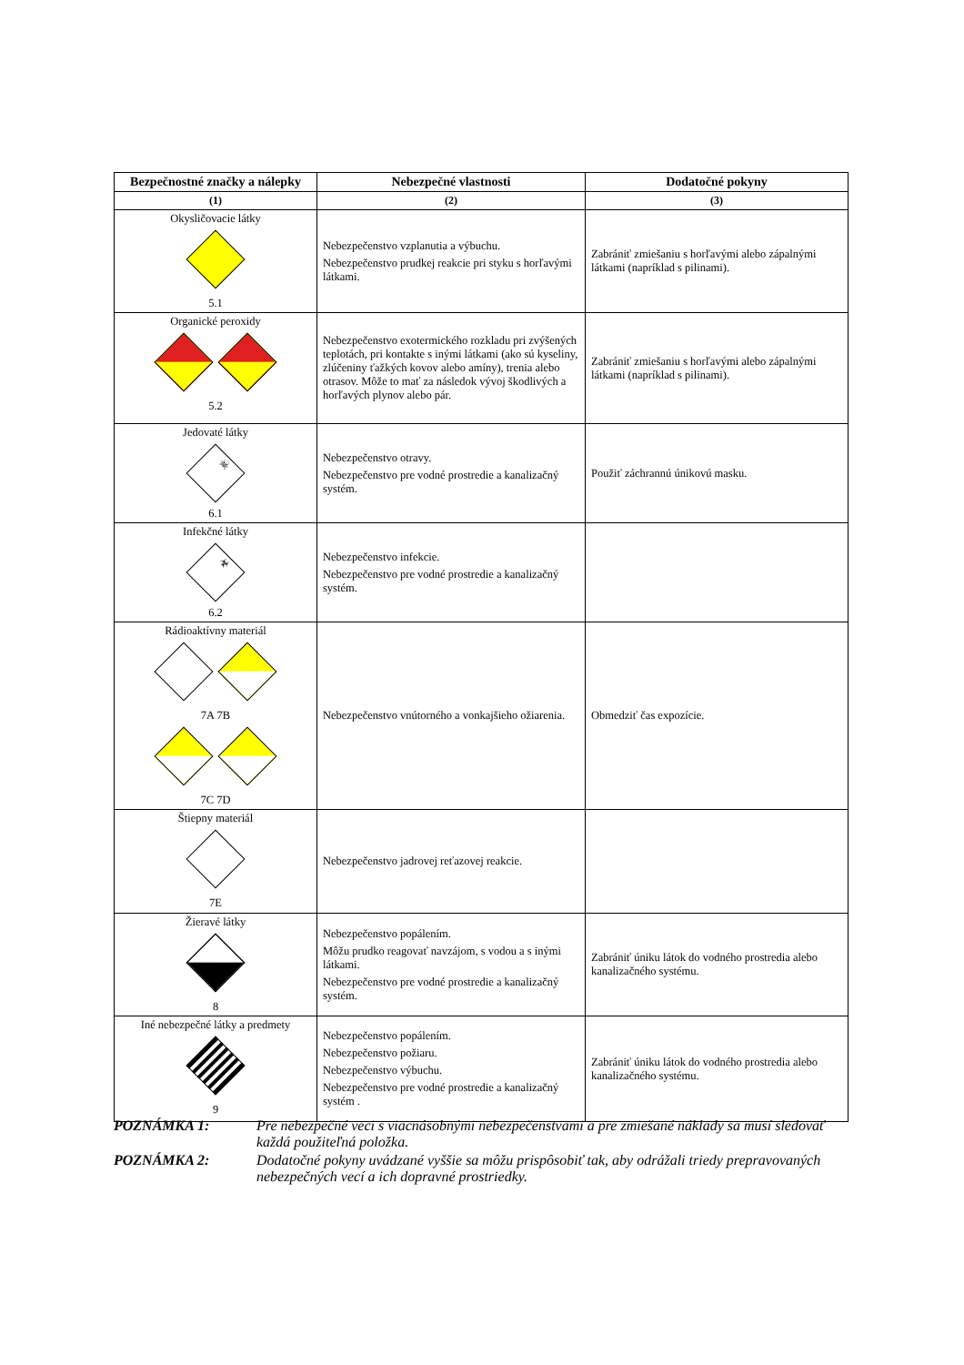| Bezpečnostné značky a nálepky | Nebezpečné vlastnosti | Dodatočné pokyny |
| --- | --- | --- |
| (1) | (2) | (3) |
| Okysličovacie látky 5.1 | Nebezpečenstvo vzplanutia a výbuchu. Nebezpečenstvo prudkej reakcie pri styku s horľavými látkami. | Zabrániť zmiešaniu s horľavými alebo zápalnými látkami (napríklad s pilinami). |
| Organické peroxidy 5.2 | Nebezpečenstvo exotermického rozkladu pri zvýšených teplotách, pri kontakte s inými látkami (ako sú kyseliny, zlúčeniny ťažkých kovov alebo amíny), trenia alebo otrasov. Môže to mať za následok vývoj škodlivých a horľavých plynov alebo pár. | Zabrániť zmiešaniu s horľavými alebo zápalnými látkami (napríklad s pilinami). |
| Jedovaté látky ☠ 6.1 | Nebezpečenstvo otravy. Nebezpečenstvo pre vodné prostredie a kanalizačný systém. | Použiť záchrannú únikovú masku. |
| Infekčné látky ☣ 6.2 | Nebezpečenstvo infekcie. Nebezpečenstvo pre vodné prostredie a kanalizačný systém. | |
| Rádioaktívny materiál 7A 7B 7C 7D | Nebezpečenstvo vnútorného a vonkajšieho ožiarenia. | Obmedziť čas expozície. |
| Štiepny materiál 7E | Nebezpečenstvo jadrovej reťazovej reakcie. | |
| Žieravé látky 8 | Nebezpečenstvo popálením. Môžu prudko reagovať navzájom, s vodou a s inými látkami. Nebezpečenstvo pre vodné prostredie a kanalizačný systém. | Zabrániť úniku látok do vodného prostredia alebo kanalizačného systému. |
| Iné nebezpečné látky a predmety 9 | Nebezpečenstvo popálením. Nebezpečenstvo požiaru. Nebezpečenstvo výbuchu. Nebezpečenstvo pre vodné prostredie a kanalizačný systém . | Zabrániť úniku látok do vodného prostredia alebo kanalizačného systému. |
POZNÁMKA 1: Pre nebezpečné veci s viacnásobnými nebezpečenstvami a pre zmiešané náklady sa musí sledovať každá použiteľná položka.
POZNÁMKA 2: Dodatočné pokyny uvádzané vyššie sa môžu prispôsobiť tak, aby odrážali triedy prepravovaných nebezpečných vecí a ich dopravné prostriedky.